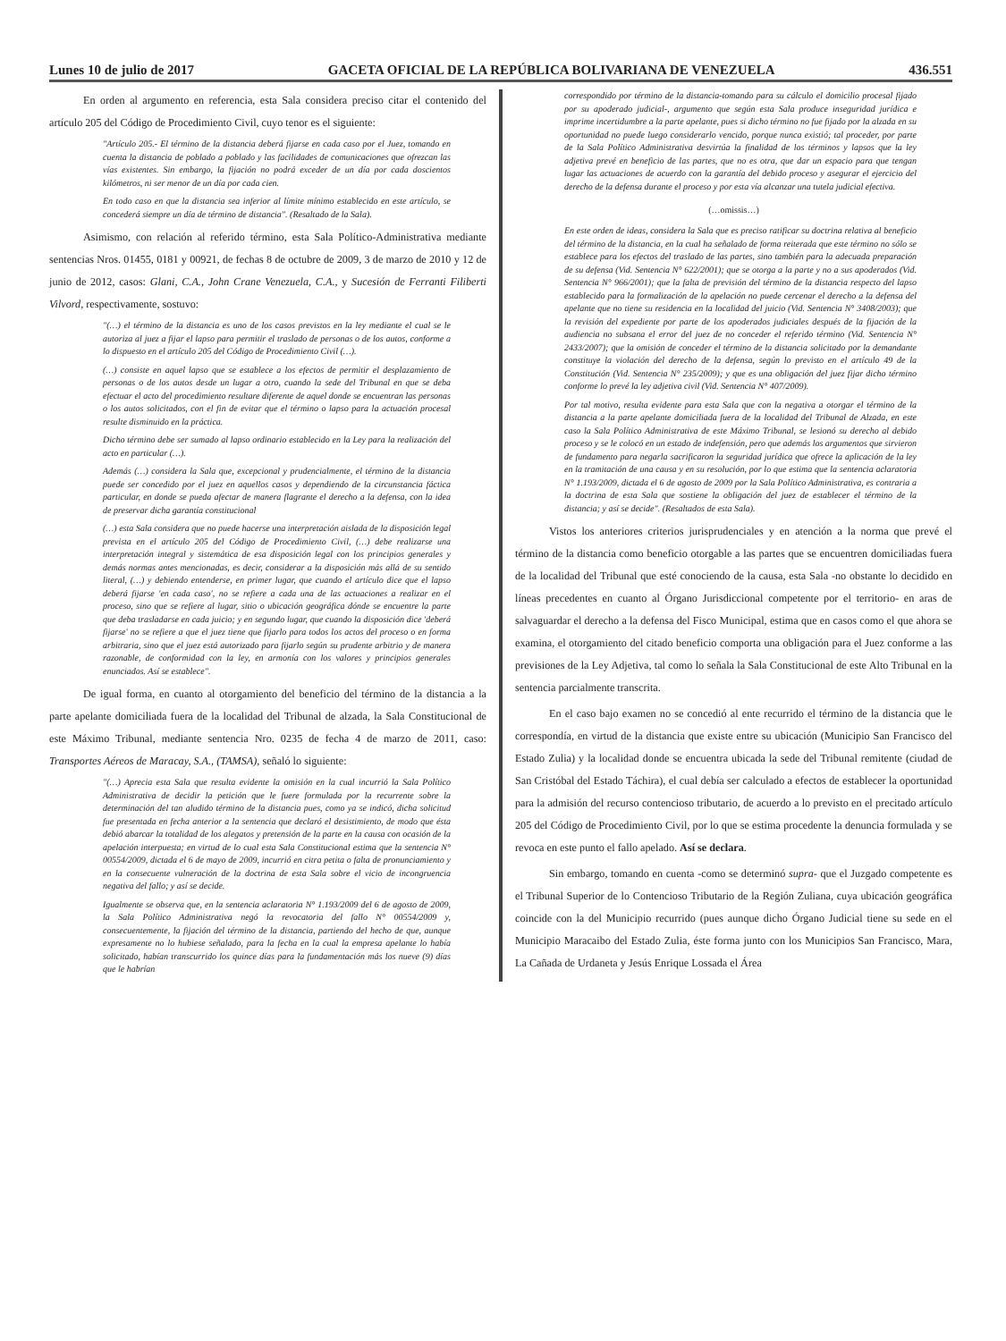Lunes 10 de julio de 2017 GACETA OFICIAL DE LA REPÚBLICA BOLIVARIANA DE VENEZUELA 436.551
En orden al argumento en referencia, esta Sala considera preciso citar el contenido del artículo 205 del Código de Procedimiento Civil, cuyo tenor es el siguiente:
"Artículo 205.- El término de la distancia deberá fijarse en cada caso por el Juez, tomando en cuenta la distancia de poblado a poblado y las facilidades de comunicaciones que ofrezcan las vías existentes. Sin embargo, la fijación no podrá exceder de un día por cada doscientos kilómetros, ni ser menor de un día por cada cien.
En todo caso en que la distancia sea inferior al límite mínimo establecido en este artículo, se concederá siempre un día de término de distancia". (Resaltado de la Sala).
Asimismo, con relación al referido término, esta Sala Político-Administrativa mediante sentencias Nros. 01455, 0181 y 00921, de fechas 8 de octubre de 2009, 3 de marzo de 2010 y 12 de junio de 2012, casos: Glani, C.A., John Crane Venezuela, C.A., y Sucesión de Ferranti Filiberti Vilvord, respectivamente, sostuvo:
"(…) el término de la distancia es uno de los casos previstos en la ley mediante el cual se le autoriza al juez a fijar el lapso para permitir el traslado de personas o de los autos, conforme a lo dispuesto en el artículo 205 del Código de Procedimiento Civil (…).
(…) consiste en aquel lapso que se establece a los efectos de permitir el desplazamiento de personas o de los autos desde un lugar a otro, cuando la sede del Tribunal en que se deba efectuar el acto del procedimiento resultare diferente de aquel donde se encuentran las personas o los autos solicitados, con el fin de evitar que el término o lapso para la actuación procesal resulte disminuido en la práctica.
Dicho término debe ser sumado al lapso ordinario establecido en la Ley para la realización del acto en particular (…).
Además (…) considera la Sala que, excepcional y prudencialmente, el término de la distancia puede ser concedido por el juez en aquellos casos y dependiendo de la circunstancia fáctica particular, en donde se pueda afectar de manera flagrante el derecho a la defensa, con la idea de preservar dicha garantía constitucional
(…) esta Sala considera que no puede hacerse una interpretación aislada de la disposición legal prevista en el artículo 205 del Código de Procedimiento Civil, (…) debe realizarse una interpretación integral y sistemática de esa disposición legal con los principios generales y demás normas antes mencionadas, es decir, considerar a la disposición más allá de su sentido literal, (…) y debiendo entenderse, en primer lugar, que cuando el artículo dice que el lapso deberá fijarse 'en cada caso', no se refiere a cada una de las actuaciones a realizar en el proceso, sino que se refiere al lugar, sitio o ubicación geográfica dónde se encuentre la parte que deba trasladarse en cada juicio; y en segundo lugar, que cuando la disposición dice 'deberá fijarse' no se refiere a que el juez tiene que fijarlo para todos los actos del proceso o en forma arbitraria, sino que el juez está autorizado para fijarlo según su prudente arbitrio y de manera razonable, de conformidad con la ley, en armonía con los valores y principios generales enunciados. Así se establece".
De igual forma, en cuanto al otorgamiento del beneficio del término de la distancia a la parte apelante domiciliada fuera de la localidad del Tribunal de alzada, la Sala Constitucional de este Máximo Tribunal, mediante sentencia Nro. 0235 de fecha 4 de marzo de 2011, caso: Transportes Aéreos de Maracay, S.A., (TAMSA), señaló lo siguiente:
"(…) Aprecia esta Sala que resulta evidente la omisión en la cual incurrió la Sala Político Administrativa de decidir la petición que le fuere formulada por la recurrente sobre la determinación del tan aludido término de la distancia pues, como ya se indicó, dicha solicitud fue presentada en fecha anterior a la sentencia que declaró el desistimiento, de modo que ésta debió abarcar la totalidad de los alegatos y pretensión de la parte en la causa con ocasión de la apelación interpuesta; en virtud de lo cual esta Sala Constitucional estima que la sentencia N° 00554/2009, dictada el 6 de mayo de 2009, incurrió en citra petita o falta de pronunciamiento y en la consecuente vulneración de la doctrina de esta Sala sobre el vicio de incongruencia negativa del fallo; y así se decide.
Igualmente se observa que, en la sentencia aclaratoria N° 1.193/2009 del 6 de agosto de 2009, la Sala Político Administrativa negó la revocatoria del fallo N° 00554/2009 y, consecuentemente, la fijación del término de la distancia, partiendo del hecho de que, aunque expresamente no lo hubiese señalado, para la fecha en la cual la empresa apelante lo había solicitado, habían transcurrido los quince días para la fundamentación más los nueve (9) días que le habrían
correspondido por término de la distancia-tomando para su cálculo el domicilio procesal fijado por su apoderado judicial-, argumento que según esta Sala produce inseguridad jurídica e imprime incertidumbre a la parte apelante, pues si dicho término no fue fijado por la alzada en su oportunidad no puede luego considerarlo vencido, porque nunca existió; tal proceder, por parte de la Sala Político Administrativa desvirtúa la finalidad de los términos y lapsos que la ley adjetiva prevé en beneficio de las partes, que no es otra, que dar un espacio para que tengan lugar las actuaciones de acuerdo con la garantía del debido proceso y asegurar el ejercicio del derecho de la defensa durante el proceso y por esta vía alcanzar una tutela judicial efectiva.
(…omissis…)
En este orden de ideas, considera la Sala que es preciso ratificar su doctrina relativa al beneficio del término de la distancia, en la cual ha señalado de forma reiterada que este término no sólo se establece para los efectos del traslado de las partes, sino también para la adecuada preparación de su defensa (Vid. Sentencia N° 622/2001); que se otorga a la parte y no a sus apoderados (Vid. Sentencia N° 966/2001); que la falta de previsión del término de la distancia respecto del lapso establecido para la formalización de la apelación no puede cercenar el derecho a la defensa del apelante que no tiene su residencia en la localidad del juicio (Vid. Sentencia N° 3408/2003); que la revisión del expediente por parte de los apoderados judiciales después de la fijación de la audiencia no subsana el error del juez de no conceder el referido término (Vid. Sentencia N° 2433/2007); que la omisión de conceder el término de la distancia solicitado por la demandante constituye la violación del derecho de la defensa, según lo previsto en el artículo 49 de la Constitución (Vid. Sentencia N° 235/2009); y que es una obligación del juez fijar dicho término conforme lo prevé la ley adjetiva civil (Vid. Sentencia N° 407/2009).
Por tal motivo, resulta evidente para esta Sala que con la negativa a otorgar el término de la distancia a la parte apelante domiciliada fuera de la localidad del Tribunal de Alzada, en este caso la Sala Político Administrativa de este Máximo Tribunal, se lesionó su derecho al debido proceso y se le colocó en un estado de indefensión, pero que además los argumentos que sirvieron de fundamento para negarla sacrificaron la seguridad jurídica que ofrece la aplicación de la ley en la tramitación de una causa y en su resolución, por lo que estima que la sentencia aclaratoria N° 1.193/2009, dictada el 6 de agosto de 2009 por la Sala Político Administrativa, es contraria a la doctrina de esta Sala que sostiene la obligación del juez de establecer el término de la distancia; y así se decide". (Resaltados de esta Sala).
Vistos los anteriores criterios jurisprudenciales y en atención a la norma que prevé el término de la distancia como beneficio otorgable a las partes que se encuentren domiciliadas fuera de la localidad del Tribunal que esté conociendo de la causa, esta Sala -no obstante lo decidido en líneas precedentes en cuanto al Órgano Jurisdiccional competente por el territorio- en aras de salvaguardar el derecho a la defensa del Fisco Municipal, estima que en casos como el que ahora se examina, el otorgamiento del citado beneficio comporta una obligación para el Juez conforme a las previsiones de la Ley Adjetiva, tal como lo señala la Sala Constitucional de este Alto Tribunal en la sentencia parcialmente transcrita.
En el caso bajo examen no se concedió al ente recurrido el término de la distancia que le correspondía, en virtud de la distancia que existe entre su ubicación (Municipio San Francisco del Estado Zulia) y la localidad donde se encuentra ubicada la sede del Tribunal remitente (ciudad de San Cristóbal del Estado Táchira), el cual debía ser calculado a efectos de establecer la oportunidad para la admisión del recurso contencioso tributario, de acuerdo a lo previsto en el precitado artículo 205 del Código de Procedimiento Civil, por lo que se estima procedente la denuncia formulada y se revoca en este punto el fallo apelado. Así se declara.
Sin embargo, tomando en cuenta -como se determinó supra- que el Juzgado competente es el Tribunal Superior de lo Contencioso Tributario de la Región Zuliana, cuya ubicación geográfica coincide con la del Municipio recurrido (pues aunque dicho Órgano Judicial tiene su sede en el Municipio Maracaibo del Estado Zulia, éste forma junto con los Municipios San Francisco, Mara, La Cañada de Urdaneta y Jesús Enrique Lossada el Área